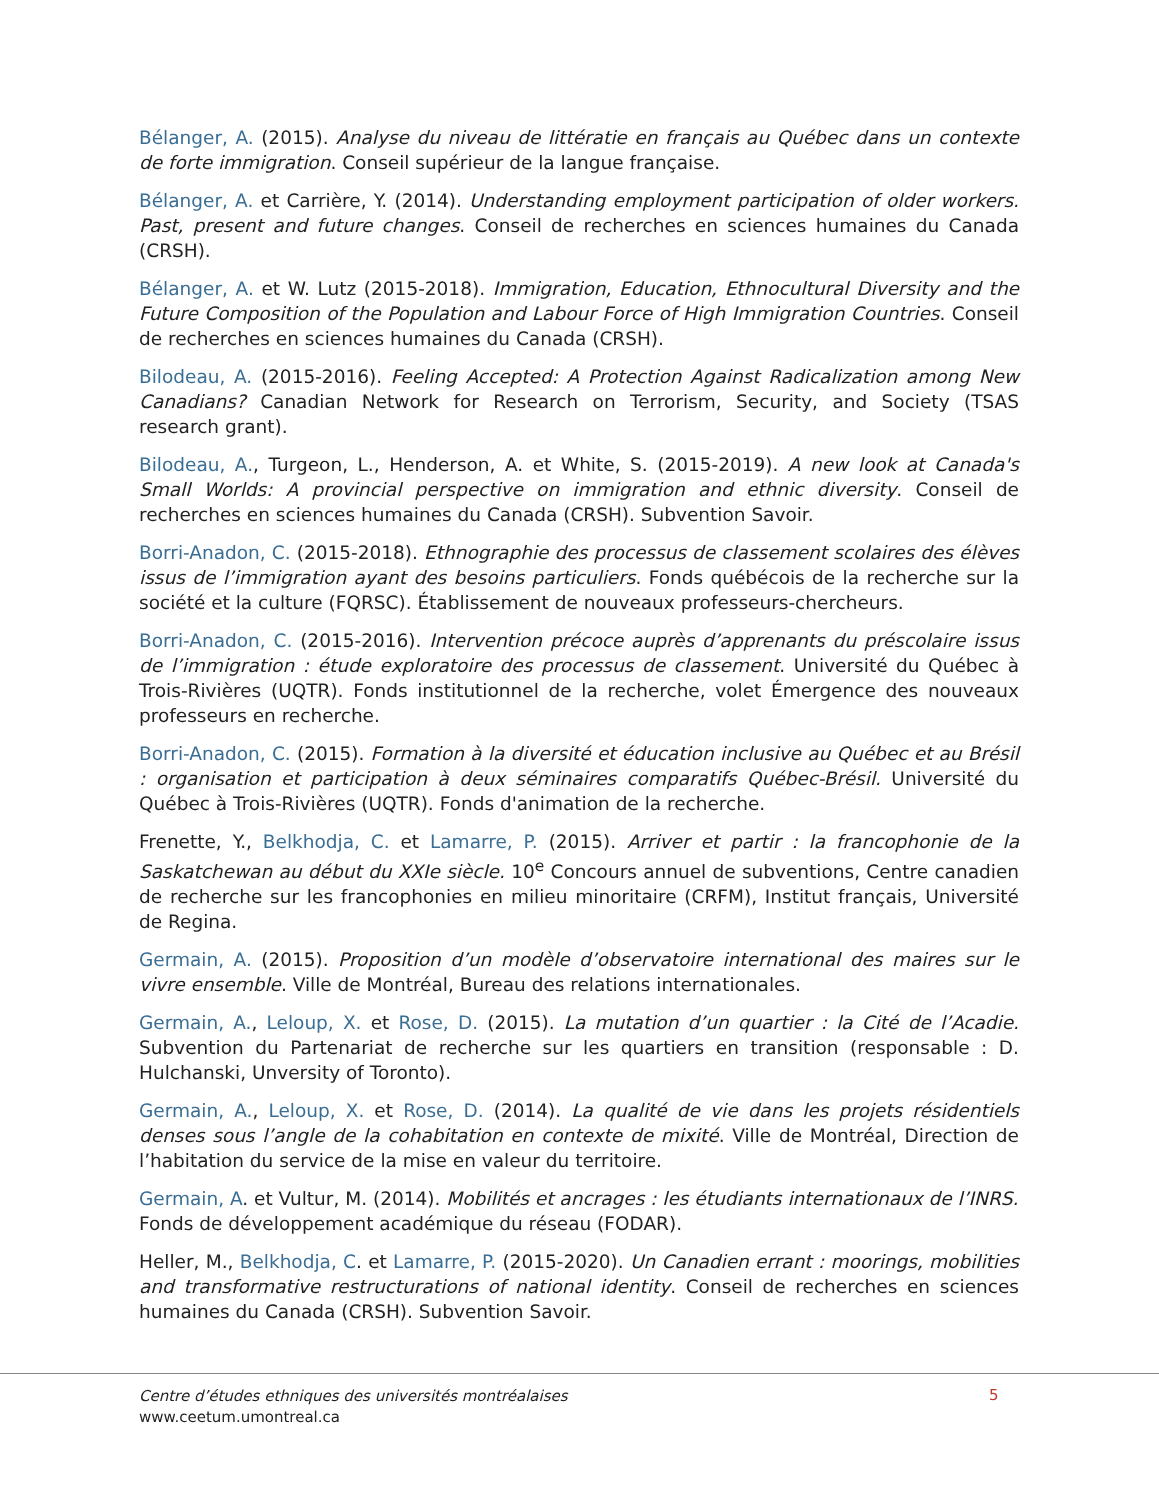Bélanger, A. (2015). Analyse du niveau de littératie en français au Québec dans un contexte de forte immigration. Conseil supérieur de la langue française.
Bélanger, A. et Carrière, Y. (2014). Understanding employment participation of older workers. Past, present and future changes. Conseil de recherches en sciences humaines du Canada (CRSH).
Bélanger, A. et W. Lutz (2015-2018). Immigration, Education, Ethnocultural Diversity and the Future Composition of the Population and Labour Force of High Immigration Countries. Conseil de recherches en sciences humaines du Canada (CRSH).
Bilodeau, A. (2015-2016). Feeling Accepted: A Protection Against Radicalization among New Canadians? Canadian Network for Research on Terrorism, Security, and Society (TSAS research grant).
Bilodeau, A., Turgeon, L., Henderson, A. et White, S. (2015-2019). A new look at Canada's Small Worlds: A provincial perspective on immigration and ethnic diversity. Conseil de recherches en sciences humaines du Canada (CRSH). Subvention Savoir.
Borri-Anadon, C. (2015-2018). Ethnographie des processus de classement scolaires des élèves issus de l’immigration ayant des besoins particuliers. Fonds québécois de la recherche sur la société et la culture (FQRSC). Établissement de nouveaux professeurs-chercheurs.
Borri-Anadon, C. (2015-2016). Intervention précoce auprès d’apprenants du préscolaire issus de l’immigration : étude exploratoire des processus de classement. Université du Québec à Trois-Rivières (UQTR). Fonds institutionnel de la recherche, volet Émergence des nouveaux professeurs en recherche.
Borri-Anadon, C. (2015). Formation à la diversité et éducation inclusive au Québec et au Brésil : organisation et participation à deux séminaires comparatifs Québec-Brésil. Université du Québec à Trois-Rivières (UQTR). Fonds d'animation de la recherche.
Frenette, Y., Belkhodja, C. et Lamarre, P. (2015). Arriver et partir : la francophonie de la Saskatchewan au début du XXIe siècle. 10<sup>e</sup> Concours annuel de subventions, Centre canadien de recherche sur les francophonies en milieu minoritaire (CRFM), Institut français, Université de Regina.
Germain, A. (2015). Proposition d’un modèle d’observatoire international des maires sur le vivre ensemble. Ville de Montréal, Bureau des relations internationales.
Germain, A., Leloup, X. et Rose, D. (2015). La mutation d’un quartier : la Cité de l’Acadie. Subvention du Partenariat de recherche sur les quartiers en transition (responsable : D. Hulchanski, Unversity of Toronto).
Germain, A., Leloup, X. et Rose, D. (2014). La qualité de vie dans les projets résidentiels denses sous l’angle de la cohabitation en contexte de mixité. Ville de Montréal, Direction de l’habitation du service de la mise en valeur du territoire.
Germain, A. et Vultur, M. (2014). Mobilités et ancrages : les étudiants internationaux de l’INRS. Fonds de développement académique du réseau (FODAR).
Heller, M., Belkhodja, C. et Lamarre, P. (2015-2020). Un Canadien errant : moorings, mobilities and transformative restructurations of national identity. Conseil de recherches en sciences humaines du Canada (CRSH). Subvention Savoir.
Centre d’études ethniques des universités montréalaises
www.ceetum.umontreal.ca
5